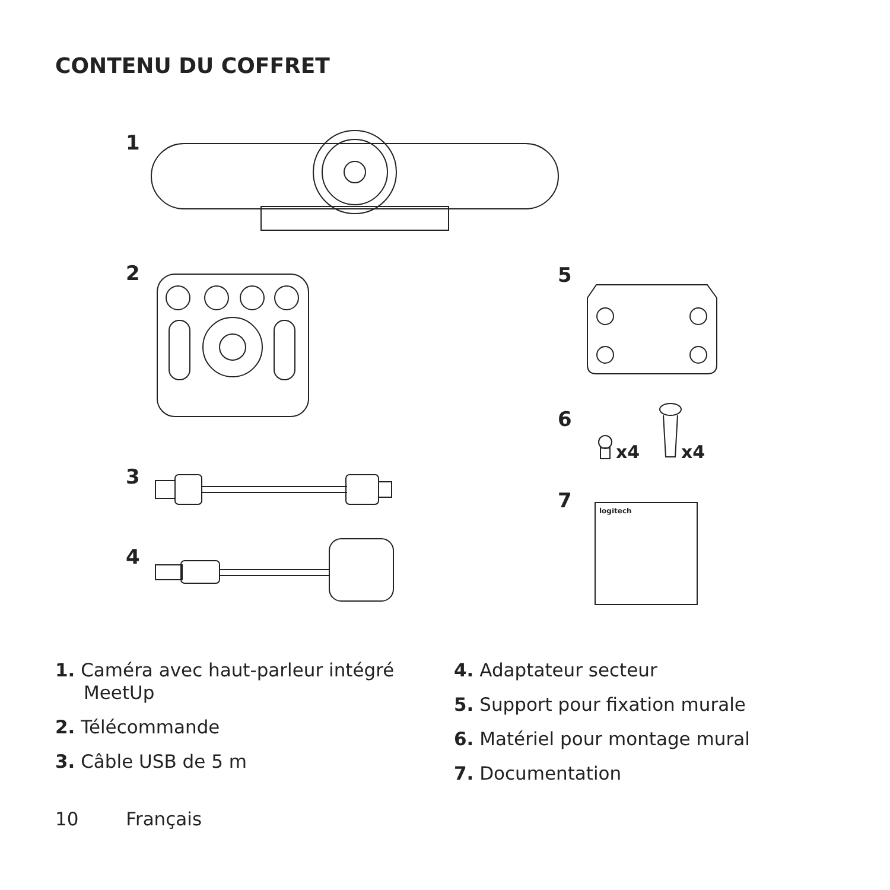CONTENU DU COFFRET
1
2
3
4
5
6
x4
x4
7
logitech
1. Caméra avec haut-parleur intégré MeetUp
2. Télécommande
3. Câble USB de 5 m
4. Adaptateur secteur
5. Support pour fixation murale
6. Matériel pour montage mural
7. Documentation
10 Français